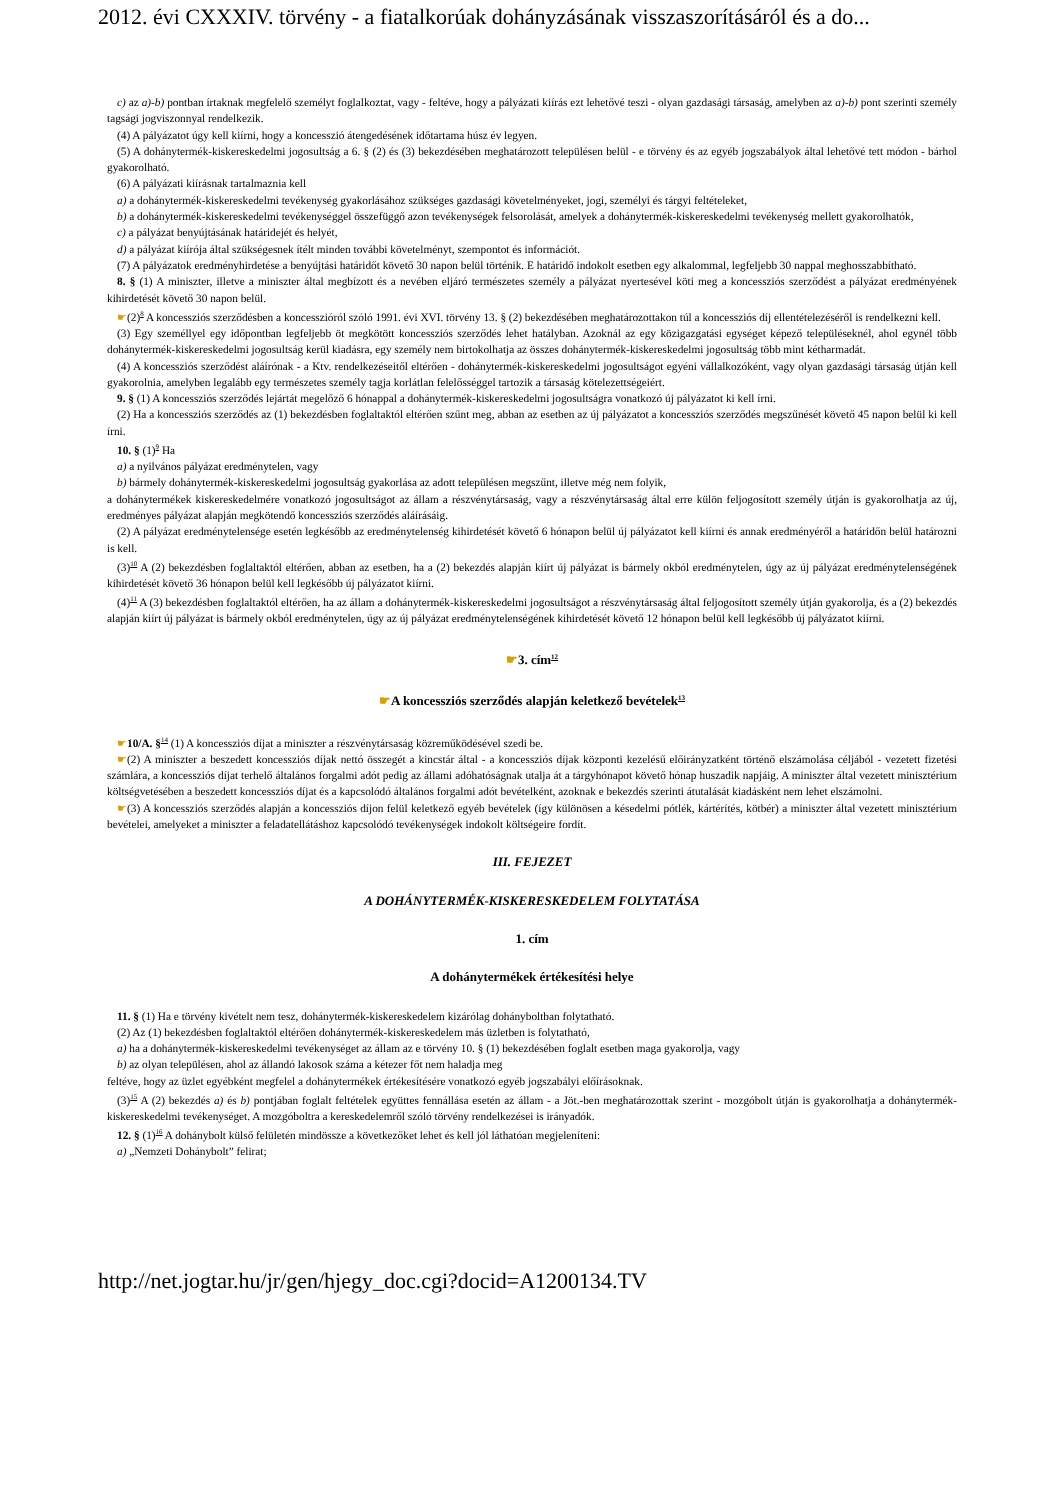2012. évi CXXXIV. törvény - a fiatalkorúak dohányzásának visszaszorításáról és a do...
c) az a)-b) pontban írtaknak megfelelő személyt foglalkoztat, vagy - feltéve, hogy a pályázati kiírás ezt lehetővé teszi - olyan gazdasági társaság, amelyben az a)-b) pont szerinti személy tagsági jogviszonnyal rendelkezik.
(4) A pályázatot úgy kell kiírni, hogy a koncesszió átengedésének időtartama húsz év legyen.
(5) A dohánytermék-kiskereskedelmi jogosultság a 6. § (2) és (3) bekezdésében meghatározott településen belül - e törvény és az egyéb jogszabályok által lehetővé tett módon - bárhol gyakorolható.
(6) A pályázati kiírásnak tartalmaznia kell
a) a dohánytermék-kiskereskedelmi tevékenység gyakorlásához szükséges gazdasági követelményeket, jogi, személyi és tárgyi feltételeket,
b) a dohánytermék-kiskereskedelmi tevékenységgel összefüggő azon tevékenységek felsorolását, amelyek a dohánytermék-kiskereskedelmi tevékenység mellett gyakorolhatók,
c) a pályázat benyújtásának határidejét és helyét,
d) a pályázat kiírója által szükségesnek ítélt minden további követelményt, szempontot és információt.
(7) A pályázatok eredményhirdetése a benyújtási határidőt követő 30 napon belül történik. E határidő indokolt esetben egy alkalommal, legfeljebb 30 nappal meghosszabbítható.
8. § (1) A miniszter, illetve a miniszter által megbízott és a nevében eljáró természetes személy a pályázat nyertesével köti meg a koncessziós szerződést a pályázat eredményének kihirdetését követő 30 napon belül.
☛(2)<sup>8</sup> A koncessziós szerződésben a koncesszióról szóló 1991. évi XVI. törvény 13. § (2) bekezdésében meghatározottakon túl a koncessziós díj ellentételezéséről is rendelkezni kell.
(3) Egy személlyel egy időpontban legfeljebb öt megkötött koncessziós szerződés lehet hatályban. Azoknál az egy közigazgatási egységet képező településeknél, ahol egynél több dohánytermék-kiskereskedelmi jogosultság kerül kiadásra, egy személy nem birtokolhatja az összes dohánytermék-kiskereskedelmi jogosultság több mint kétharmadát.
(4) A koncessziós szerződést aláírónak - a Ktv. rendelkezéseitől eltérően - dohánytermék-kiskereskedelmi jogosultságot egyéni vállalkozóként, vagy olyan gazdasági társaság útján kell gyakorolnia, amelyben legalább egy természetes személy tagja korlátlan felelősséggel tartozik a társaság kötelezettségeiért.
9. § (1) A koncessziós szerződés lejártát megelőző 6 hónappal a dohánytermék-kiskereskedelmi jogosultságra vonatkozó új pályázatot ki kell írni.
(2) Ha a koncessziós szerződés az (1) bekezdésben foglaltaktól eltérően szűnt meg, abban az esetben az új pályázatot a koncessziós szerződés megszűnését követő 45 napon belül ki kell írni.
10. § (1)<sup>9</sup> Ha
a) a nyilvános pályázat eredménytelen, vagy
b) bármely dohánytermék-kiskereskedelmi jogosultság gyakorlása az adott településen megszűnt, illetve még nem folyik,
a dohánytermékek kiskereskedelmére vonatkozó jogosultságot az állam a részvénytársaság, vagy a részvénytársaság által erre külön feljogosított személy útján is gyakorolhatja az új, eredményes pályázat alapján megkötendő koncessziós szerződés aláírásáig.
(2) A pályázat eredménytelensége esetén legkésőbb az eredménytelenség kihirdetését követő 6 hónapon belül új pályázatot kell kiírni és annak eredményéről a határidőn belül határozni is kell.
(3)<sup>10</sup> A (2) bekezdésben foglaltaktól eltérően, abban az esetben, ha a (2) bekezdés alapján kiírt új pályázat is bármely okból eredménytelen, úgy az új pályázat eredménytelenségének kihirdetését követő 36 hónapon belül kell legkésőbb új pályázatot kiírni.
(4)<sup>11</sup> A (3) bekezdésben foglaltaktól eltérően, ha az állam a dohánytermék-kiskereskedelmi jogosultságot a részvénytársaság által feljogosított személy útján gyakorolja, és a (2) bekezdés alapján kiírt új pályázat is bármely okból eredménytelen, úgy az új pályázat eredménytelenségének kihirdetését követő 12 hónapon belül kell legkésőbb új pályázatot kiírni.
☛3. cím<sup>12</sup>
☛A koncessziós szerződés alapján keletkező bevételek<sup>13</sup>
☛10/A. §<sup>14</sup> (1) A koncessziós díjat a miniszter a részvénytársaság közreműködésével szedi be.
☛(2) A miniszter a beszedett koncessziós díjak nettó összegét a kincstár által - a koncessziós díjak központi kezelésű előirányzatként történő elszámolása céljából - vezetett fizetési számlára, a koncessziós díjat terhelő általános forgalmi adót pedig az állami adóhatóságnak utalja át a tárgyhónapot követő hónap huszadik napjáig. A miniszter által vezetett minisztérium költségvetésében a beszedett koncessziós díjat és a kapcsolódó általános forgalmi adót bevételként, azoknak e bekezdés szerinti átutalását kiadásként nem lehet elszámolni.
☛(3) A koncessziós szerződés alapján a koncessziós díjon felül keletkező egyéb bevételek (így különösen a késedelmi pótlék, kártérítés, kötbér) a miniszter által vezetett minisztérium bevételei, amelyeket a miniszter a feladatellátáshoz kapcsolódó tevékenységek indokolt költségeire fordít.
III. FEJEZET
A DOHÁNYTERMÉK-KISKERESKEDELEM FOLYTATÁSA
1. cím
A dohánytermékek értékesítési helye
11. § (1) Ha e törvény kivételt nem tesz, dohánytermék-kiskereskedelem kizárólag dohányboltban folytatható.
(2) Az (1) bekezdésben foglaltaktól eltérően dohánytermék-kiskereskedelem más üzletben is folytatható,
a) ha a dohánytermék-kiskereskedelmi tevékenységet az állam az e törvény 10. § (1) bekezdésében foglalt esetben maga gyakorolja, vagy
b) az olyan településen, ahol az állandó lakosok száma a kétezer főt nem haladja meg
feltéve, hogy az üzlet egyébként megfelel a dohánytermékek értékesítésére vonatkozó egyéb jogszabályi előírásoknak.
(3)<sup>15</sup> A (2) bekezdés a) és b) pontjában foglalt feltételek együttes fennállása esetén az állam - a Jöt.-ben meghatározottak szerint - mozgóbolt útján is gyakorolhatja a dohánytermék-kiskereskedelmi tevékenységet. A mozgóboltra a kereskedelemről szóló törvény rendelkezései is irányadók.
12. § (1)<sup>16</sup> A dohánybolt külső felületén mindössze a következőket lehet és kell jól láthatóan megjeleníteni:
a) „Nemzeti Dohánybolt” felirat;
http://net.jogtar.hu/jr/gen/hjegy_doc.cgi?docid=A1200134.TV